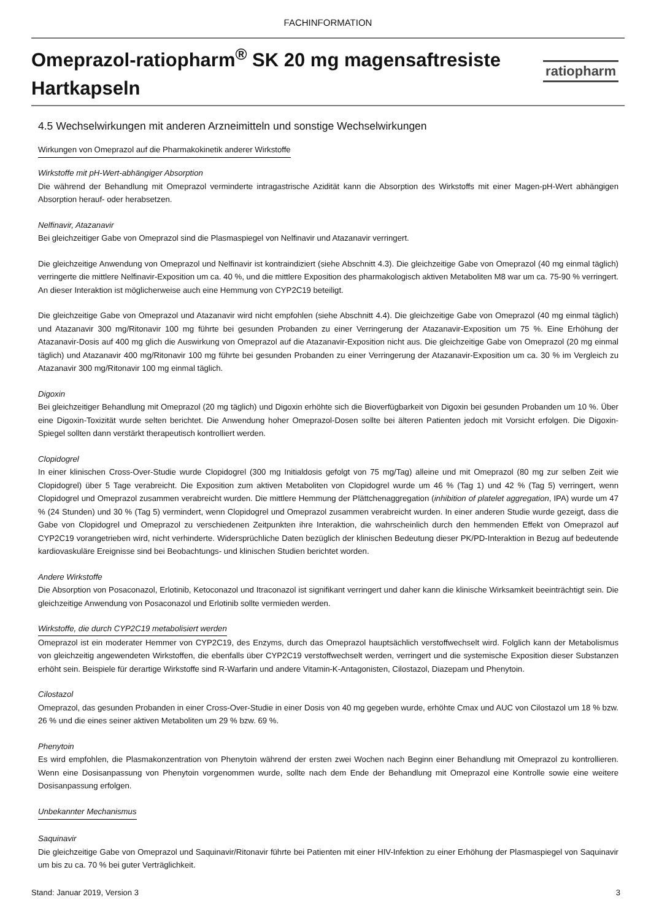FACHINFORMATION
Omeprazol-ratiopharm<sup>®</sup> SK 20 mg magensaftresiste Hartkapseln
ratiopharm
4.5 Wechselwirkungen mit anderen Arzneimitteln und sonstige Wechselwirkungen
Wirkungen von Omeprazol auf die Pharmakokinetik anderer Wirkstoffe
Wirkstoffe mit pH-Wert-abhängiger Absorption
Die während der Behandlung mit Omeprazol verminderte intragastrische Azidität kann die Absorption des Wirkstoffs mit einer Magen-pH-Wert abhängigen Absorption herauf- oder herabsetzen.
Nelfinavir, Atazanavir
Bei gleichzeitiger Gabe von Omeprazol sind die Plasmaspiegel von Nelfinavir und Atazanavir verringert.
Die gleichzeitige Anwendung von Omeprazol und Nelfinavir ist kontraindiziert (siehe Abschnitt 4.3). Die gleichzeitige Gabe von Omeprazol (40 mg einmal täglich) verringerte die mittlere Nelfinavir-Exposition um ca. 40 %, und die mittlere Exposition des pharmakologisch aktiven Metaboliten M8 war um ca. 75-90 % verringert. An dieser Interaktion ist möglicherweise auch eine Hemmung von CYP2C19 beteiligt.
Die gleichzeitige Gabe von Omeprazol und Atazanavir wird nicht empfohlen (siehe Abschnitt 4.4). Die gleichzeitige Gabe von Omeprazol (40 mg einmal täglich) und Atazanavir 300 mg/Ritonavir 100 mg führte bei gesunden Probanden zu einer Verringerung der Atazanavir-Exposition um 75 %. Eine Erhöhung der Atazanavir-Dosis auf 400 mg glich die Auswirkung von Omeprazol auf die Atazanavir-Exposition nicht aus. Die gleichzeitige Gabe von Omeprazol (20 mg einmal täglich) und Atazanavir 400 mg/Ritonavir 100 mg führte bei gesunden Probanden zu einer Verringerung der Atazanavir-Exposition um ca. 30 % im Vergleich zu Atazanavir 300 mg/Ritonavir 100 mg einmal täglich.
Digoxin
Bei gleichzeitiger Behandlung mit Omeprazol (20 mg täglich) und Digoxin erhöhte sich die Bioverfügbarkeit von Digoxin bei gesunden Probanden um 10 %. Über eine Digoxin-Toxizität wurde selten berichtet. Die Anwendung hoher Omeprazol-Dosen sollte bei älteren Patienten jedoch mit Vorsicht erfolgen. Die Digoxin-Spiegel sollten dann verstärkt therapeutisch kontrolliert werden.
Clopidogrel
In einer klinischen Cross-Over-Studie wurde Clopidogrel (300 mg Initialdosis gefolgt von 75 mg/Tag) alleine und mit Omeprazol (80 mg zur selben Zeit wie Clopidogrel) über 5 Tage verabreicht. Die Exposition zum aktiven Metaboliten von Clopidogrel wurde um 46 % (Tag 1) und 42 % (Tag 5) verringert, wenn Clopidogrel und Omeprazol zusammen verabreicht wurden. Die mittlere Hemmung der Plättchenaggregation (inhibition of platelet aggregation, IPA) wurde um 47 % (24 Stunden) und 30 % (Tag 5) vermindert, wenn Clopidogrel und Omeprazol zusammen verabreicht wurden. In einer anderen Studie wurde gezeigt, dass die Gabe von Clopidogrel und Omeprazol zu verschiedenen Zeitpunkten ihre Interaktion, die wahrscheinlich durch den hemmenden Effekt von Omeprazol auf CYP2C19 vorangetrieben wird, nicht verhinderte. Widersprüchliche Daten bezüglich der klinischen Bedeutung dieser PK/PD-Interaktion in Bezug auf bedeutende kardiovaskuläre Ereignisse sind bei Beobachtungs- und klinischen Studien berichtet worden.
Andere Wirkstoffe
Die Absorption von Posaconazol, Erlotinib, Ketoconazol und Itraconazol ist signifikant verringert und daher kann die klinische Wirksamkeit beeinträchtigt sein. Die gleichzeitige Anwendung von Posaconazol und Erlotinib sollte vermieden werden.
Wirkstoffe, die durch CYP2C19 metabolisiert werden
Omeprazol ist ein moderater Hemmer von CYP2C19, des Enzyms, durch das Omeprazol hauptsächlich verstoffwechselt wird. Folglich kann der Metabolismus von gleichzeitig angewendeten Wirkstoffen, die ebenfalls über CYP2C19 verstoffwechselt werden, verringert und die systemische Exposition dieser Substanzen erhöht sein. Beispiele für derartige Wirkstoffe sind R-Warfarin und andere Vitamin-K-Antagonisten, Cilostazol, Diazepam und Phenytoin.
Cilostazol
Omeprazol, das gesunden Probanden in einer Cross-Over-Studie in einer Dosis von 40 mg gegeben wurde, erhöhte Cmax und AUC von Cilostazol um 18 % bzw. 26 % und die eines seiner aktiven Metaboliten um 29 % bzw. 69 %.
Phenytoin
Es wird empfohlen, die Plasmakonzentration von Phenytoin während der ersten zwei Wochen nach Beginn einer Behandlung mit Omeprazol zu kontrollieren. Wenn eine Dosisanpassung von Phenytoin vorgenommen wurde, sollte nach dem Ende der Behandlung mit Omeprazol eine Kontrolle sowie eine weitere Dosisanpassung erfolgen.
Unbekannter Mechanismus
Saquinavir
Die gleichzeitige Gabe von Omeprazol und Saquinavir/Ritonavir führte bei Patienten mit einer HIV-Infektion zu einer Erhöhung der Plasmaspiegel von Saquinavir um bis zu ca. 70 % bei guter Verträglichkeit.
Stand: Januar 2019, Version 3 3